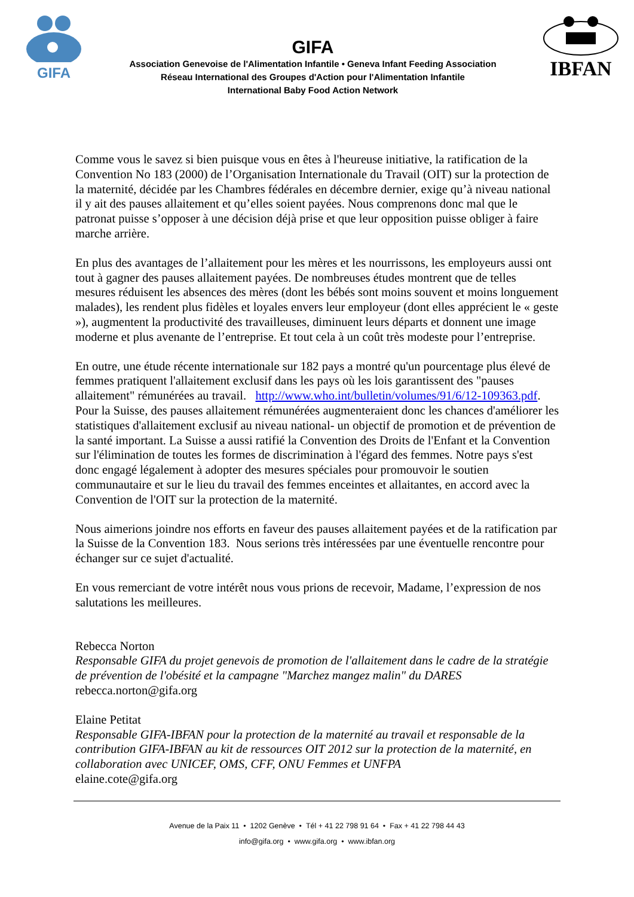GIFA
GIFA
Association Genevoise de l'Alimentation Infantile • Geneva Infant Feeding Association
Réseau International des Groupes d'Action pour l'Alimentation Infantile
International Baby Food Action Network
IBFAN
Comme vous le savez si bien puisque vous en êtes à l'heureuse initiative, la ratification de la Convention No 183 (2000) de l’Organisation Internationale du Travail (OIT) sur la protection de la maternité, décidée par les Chambres fédérales en décembre dernier, exige qu’à niveau national il y ait des pauses allaitement et qu’elles soient payées. Nous comprenons donc mal que le patronat puisse s’opposer à une décision déjà prise et que leur opposition puisse obliger à faire marche arrière.
En plus des avantages de l’allaitement pour les mères et les nourrissons, les employeurs aussi ont tout à gagner des pauses allaitement payées. De nombreuses études montrent que de telles mesures réduisent les absences des mères (dont les bébés sont moins souvent et moins longuement malades), les rendent plus fidèles et loyales envers leur employeur (dont elles apprécient le « geste »), augmentent la productivité des travailleuses, diminuent leurs départs et donnent une image moderne et plus avenante de l’entreprise. Et tout cela à un coût très modeste pour l’entreprise.
En outre, une étude récente internationale sur 182 pays a montré qu'un pourcentage plus élevé de femmes pratiquent l'allaitement exclusif dans les pays où les lois garantissent des "pauses allaitement" rémunérées au travail. http://www.who.int/bulletin/volumes/91/6/12-109363.pdf. Pour la Suisse, des pauses allaitement rémunérées augmenteraient donc les chances d'améliorer les statistiques d'allaitement exclusif au niveau national- un objectif de promotion et de prévention de la santé important. La Suisse a aussi ratifié la Convention des Droits de l'Enfant et la Convention sur l'élimination de toutes les formes de discrimination à l'égard des femmes. Notre pays s'est donc engagé légalement à adopter des mesures spéciales pour promouvoir le soutien communautaire et sur le lieu du travail des femmes enceintes et allaitantes, en accord avec la Convention de l'OIT sur la protection de la maternité.
Nous aimerions joindre nos efforts en faveur des pauses allaitement payées et de la ratification par la Suisse de la Convention 183. Nous serions très intéressées par une éventuelle rencontre pour échanger sur ce sujet d'actualité.
En vous remerciant de votre intérêt nous vous prions de recevoir, Madame, l’expression de nos salutations les meilleures.
Rebecca Norton
Responsable GIFA du projet genevois de promotion de l'allaitement dans le cadre de la stratégie de prévention de l'obésité et la campagne "Marchez mangez malin" du DARES
rebecca.norton@gifa.org
Elaine Petitat
Responsable GIFA-IBFAN pour la protection de la maternité au travail et responsable de la contribution GIFA-IBFAN au kit de ressources OIT 2012 sur la protection de la maternité, en collaboration avec UNICEF, OMS, CFF, ONU Femmes et UNFPA
elaine.cote@gifa.org
Avenue de la Paix 11 • 1202 Genève • Tél + 41 22 798 91 64 • Fax + 41 22 798 44 43
info@gifa.org • www.gifa.org • www.ibfan.org